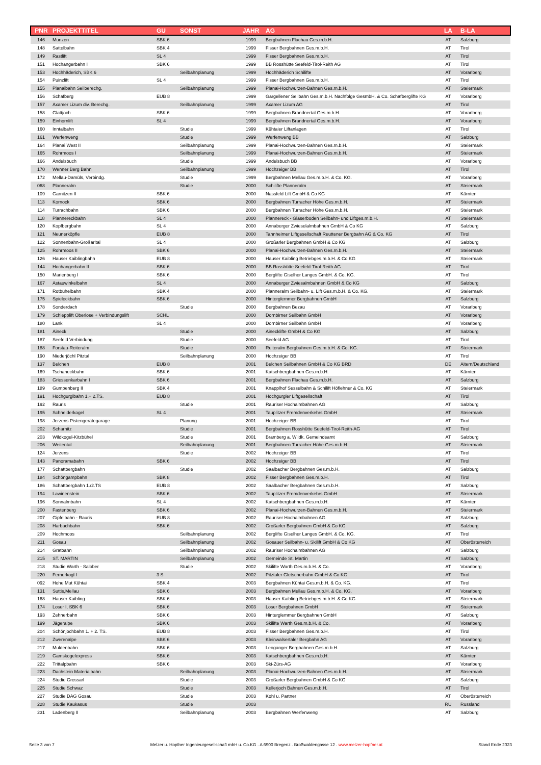| PNR | PROJEKTTITEL | GU | SONST | JAHR | AG | LA | B-LA |
| --- | --- | --- | --- | --- | --- | --- | --- |
| 146 | Munzen | SBK 6 | | 1999 | Bergbahnen Flachau Ges.m.b.H. | AT | Salzburg |
| 148 | Sattelbahn | SBK 4 | | 1999 | Fisser Bergbahnen Ges.m.b.H. | AT | Tirol |
| 149 | Rastlift | SL 4 | | 1999 | Fisser Bergbahnen Ges.m.b.H. | AT | Tirol |
| 151 | Hochangerbahn I | SBK 6 | | 1999 | BB Rosshütte Seefeld-Tirol-Reith AG | AT | Tirol |
| 153 | Hochhäderich, SBK 6 | | Seilbahnplanung | 1999 | Hochhäderich Schilifte | AT | Vorarlberg |
| 154 | Puinzlift | SL 4 | | 1999 | Fisser Bergbahnen Ges.m.b.H. | AT | Tirol |
| 155 | Planaibahn Seilberechg. | | Seilbahnplanung | 1999 | Planai-Hochwurzen-Bahnen Ges.m.b.H. | AT | Steiermark |
| 156 | Schafberg | EUB 8 | | 1999 | Gargellener Seilbahn Ges.m.b.H. Nachfolge GesmbH. & Co. Schafberglifte KG | AT | Vorarlberg |
| 157 | Axamer Lizum div. Berechg. | | Seilbahnplanung | 1999 | Axamer Lizum AG | AT | Tirol |
| 158 | Glattjoch | SBK 6 | | 1999 | Bergbahnen Brandnertal Ges.m.b.H. | AT | Vorarlberg |
| 159 | Einhornlift | SL 4 | | 1999 | Bergbahnen Brandnertal Ges.m.b.H. | AT | Vorarlberg |
| 160 | Inntalbahn | | Studie | 1999 | Kühtaier Liftanlagen | AT | Tirol |
| 161 | Werfenweng | | Studie | 1999 | Werfenweng BB | AT | Salzburg |
| 164 | Planai West II | | Seilbahnplanung | 1999 | Planai-Hochwurzen-Bahnen Ges.m.b.H. | AT | Steiermark |
| 165 | Rohrmoos I | | Seilbahnplanung | 1999 | Planai-Hochwurzen-Bahnen Ges.m.b.H. | AT | Steiermark |
| 166 | Andelsbuch | | Studie | 1999 | Andelsbuch BB | AT | Vorarlberg |
| 170 | Wenner Berg Bahn | | Seilbahnplanung | 1999 | Hochzeiger BB | AT | Tirol |
| 172 | Mellau-Damüls, Verbindg. | | Studie | 1999 | Bergbahnen Mellau Ges.m.b.H. & Co. KG. | AT | Vorarlberg |
| 068 | Planneralm | | Studie | 2000 | Schilifte Planneralm | AT | Steiermark |
| 109 | Garnitzen II | SBK 6 | | 2000 | Nassfeld Lift GmbH & Co KG | AT | Kärnten |
| 113 | Kornock | SBK 6 | | 2000 | Bergbahnen Turracher Höhe Ges.m.b.H. | AT | Steiermark |
| 114 | Turrachbahn | SBK 6 | | 2000 | Bergbahnen Turracher Höhe Ges.m.b.H. | AT | Steiermark |
| 118 | Plannereckbahn | SL 4 | | 2000 | Plannereck - Gläserboden Seilbahn- und Liftges.m.b.H. | AT | Steiermark |
| 120 | Kopfbergbahn | SL 4 | | 2000 | Annaberger Zwieselalmbahnen GmbH & Co KG | AT | Salzburg |
| 121 | Neunerköpfle | EUB 8 | | 2000 | Tannheimer Liftgesellschaft Reuttener Bergbahn AG & Co. KG | AT | Tirol |
| 122 | Sonnenbahn-Großarltal | SL 4 | | 2000 | Großarler Bergbahnen GmbH & Co KG | AT | Salzburg |
| 125 | Rohrmoos II | SBK 6 | | 2000 | Planai-Hochwurzen-Bahnen Ges.m.b.H. | AT | Steiermark |
| 126 | Hauser Kaiblingbahn | EUB 8 | | 2000 | Hauser Kaibling Betriebges.m.b.H. & Co KG | AT | Steiermark |
| 144 | Hochangerbahn II | SBK 6 | | 2000 | BB Rosshütte Seefeld-Tirol-Reith AG | AT | Tirol |
| 150 | Marienberg I | SBK 6 | | 2000 | Berglifte Giselher Langes GmbH. & Co. KG. | AT | Tirol |
| 167 | Astauwinkelbahn | SL 4 | | 2000 | Annaberger Zwiesalmbahnen GmbH & Co KG | AT | Salzburg |
| 171 | Rotbühelbahn | SBK 4 | | 2000 | Planneralm Seilbahn- u. Lift Ges.m.b.H. & Co. KG. | AT | Steiermark |
| 175 | Spieleckbahn | SBK 6 | | 2000 | Hinterglemmer Bergbahnen GmbH | AT | Salzburg |
| 178 | Sonderdach | | Studie | 2000 | Bergbahnen Bezau | AT | Vorarlberg |
| 179 | Schlepplift Oberlose + Verbindungslift | SCHL | | 2000 | Dornbirner Seilbahn GmbH | AT | Vorarlberg |
| 180 | Lank | SL 4 | | 2000 | Dornbirner Seilbahn GmbH | AT | Vorarlberg |
| 181 | Aineck | | Studie | 2000 | Ainecklifte GmbH & Co KG | AT | Salzburg |
| 187 | Seefeld Verbindung | | Studie | 2000 | Seefeld AG | AT | Tirol |
| 188 | Forstau-Reiteralm | | Studie | 2000 | Reiteralm Bergbahnen Ges.m.b.H. & Co. KG. | AT | Steiermark |
| 190 | Niederjöchl Pitztal | | Seilbahnplanung | 2000 | Hochzeiger BB | AT | Tirol |
| 137 | Belchen | EUB 8 | | 2001 | Belchen Seilbahnen GmbH & Co KG BRD | DE | Aitern/Deutschland |
| 169 | Tschaneckbahn | SBK 6 | | 2001 | Katschbergbahnen Ges.m.b.H. | AT | Kärnten |
| 183 | Griessenkarbahn I | SBK 6 | | 2001 | Bergbahnen Flachau Ges.m.b.H. | AT | Salzburg |
| 189 | Gumpenberg II | SBK 4 | | 2001 | Knapplhof Sesselbahn & Schilift Höflehner & Co. KG | AT | Steiermark |
| 191 | Hochgurglbahn 1.+ 2.TS. | EUB 8 | | 2001 | Hochgurgler Liftgesellschaft | AT | Tirol |
| 192 | Rauris | | Studie | 2001 | Rauriser Hochalmbahnen AG | AT | Salzburg |
| 195 | Schneiderkogel | SL 4 | | 2001 | Tauplitzer Fremdenverkehrs GmbH | AT | Steiermark |
| 198 | Jerzens Pistengerätegarage | | Planung | 2001 | Hochzeiger BB | AT | Tirol |
| 202 | Scharnitz | | Studie | 2001 | Bergbahnen Rosshütte Seefeld-Tirol-Reith-AG | AT | Tirol |
| 203 | Wildkogel-Kitzbühel | | Studie | 2001 | Bramberg a. Wildk. Gemeindeamt | AT | Salzburg |
| 206 | Weitental | | Seilbahnplanung | 2001 | Bergbahnen Turracher Höhe Ges.m.b.H. | AT | Steiermark |
| 124 | Jerzens | | Studie | 2002 | Hochzeiger BB | AT | Tirol |
| 143 | Panoramabahn | SBK 6 | | 2002 | Hochzeiger BB | AT | Tirol |
| 177 | Schattbergbahn | | Studie | 2002 | Saalbacher Bergbahnen Ges.m.b.H. | AT | Salzburg |
| 184 | Schöngampbahn | SBK 8 | | 2002 | Fisser Bergbahnen Ges.m.b.H. | AT | Tirol |
| 186 | Schattbergbahn 1./2.TS | EUB 8 | | 2002 | Saalbacher Bergbahnen Ges.m.b.H. | AT | Salzburg |
| 194 | Lawinenstein | SBK 6 | | 2002 | Tauplitzer Fremdenverkehrs GmbH | AT | Steiermark |
| 196 | Sonnalmbahn | SL 4 | | 2002 | Katschbergbahnen Ges.m.b.H. | AT | Kärnten |
| 200 | Fastenberg | SBK 6 | | 2002 | Planai-Hochwurzen-Bahnen Ges.m.b.H. | AT | Steiermark |
| 207 | Gipfelbahn - Rauris | EUB 8 | | 2002 | Rauriser Hochalmbahnen AG | AT | Salzburg |
| 208 | Harbachbahn | SBK 6 | | 2002 | Großarler Bergbahnen GmbH & Co KG | AT | Salzburg |
| 209 | Hochmoos | | Seilbahnplanung | 2002 | Berglifte Giselher Langes GmbH. & Co. KG. | AT | Tirol |
| 211 | Gosau | | Seilbahnplanung | 2002 | Gosauer Seilbahn- u. Skilift GmbH & Co KG | AT | Oberösterreich |
| 214 | Gratbahn | | Seilbahnplanung | 2002 | Rauriser Hochalmbahnen AG | AT | Salzburg |
| 215 | ST. MARTIN | | Seilbahnplanung | 2002 | Gemeinde St. Martin | AT | Salzburg |
| 218 | Studie Warth - Salober | | Studie | 2002 | Skilifte Warth Ges.m.b.H. & Co. | AT | Vorarlberg |
| 220 | Fernerkogl I | 3 S | | 2002 | Pitztaler Gletscherbahn GmbH & Co KG | AT | Tirol |
| 092 | Hohe Mut Kühtai | SBK 4 | | 2003 | Bergbahnen Kühtai Ges.m.b.H. & Co. KG. | AT | Tirol |
| 131 | Suttis,Mellau | SBK 6 | | 2003 | Bergbahnen Mellau Ges.m.b.H. & Co. KG. | AT | Vorarlberg |
| 168 | Hauser Kaibling | SBK 6 | | 2003 | Hauser Kaibling Betriebges.m.b.H. & Co KG | AT | Steiermark |
| 174 | Loser I, SBK 6 | SBK 6 | | 2003 | Loser Bergbahnen GmbH | AT | Steiermark |
| 193 | Zehnerbahn | SBK 6 | | 2003 | Hinterglemmer Bergbahnen GmbH | AT | Salzburg |
| 199 | Jägeralpe | SBK 6 | | 2003 | Skilifte Warth Ges.m.b.H. & Co. | AT | Vorarlberg |
| 204 | Schönjochbahn 1. + 2. TS. | EUB 8 | | 2003 | Fisser Bergbahnen Ges.m.b.H. | AT | Tirol |
| 212 | Zwerenalpe | SBK 6 | | 2003 | Kleinwalsertaler Bergbahn AG | AT | Vorarlberg |
| 217 | Muldenbahn | SBK 6 | | 2003 | Leoganger Bergbahnen Ges.m.b.H. | AT | Salzburg |
| 219 | Gamskogelexpress | SBK 6 | | 2003 | Katschbergbahnen Ges.m.b.H. | AT | Kärnten |
| 222 | Trittalpbahn | SBK 6 | | 2003 | Ski-Zürs-AG | AT | Vorarlberg |
| 223 | Dachstein Materialbahn | | Seilbahnplanung | 2003 | Planai-Hochwurzen-Bahnen Ges.m.b.H. | AT | Steiermark |
| 224 | Studie Grossarl | | Studie | 2003 | Großarler Bergbahnen GmbH & Co KG | AT | Salzburg |
| 225 | Studie Schwaz | | Studie | 2003 | Kellerjoch Bahnen Ges.m.b.H. | AT | Tirol |
| 227 | Studie DAG Gosau | | Studie | 2003 | Kohl u. Partner | AT | Oberösterreich |
| 228 | Studie Kaukasus | | Studie | 2003 | | RU | Russland |
| 231 | Ladenberg II | | Seilbahnplanung | 2003 | Bergbahnen Werfenweng | AT | Salzburg |
Seite 3 von 7 Melzer u. Hopfner Ingenieurgesellschaft mbH u. Co.KG . A 6900 Bregenz . Broßwaldengasse 12 . www.melzer-hopfner.at Stand Ende 2023